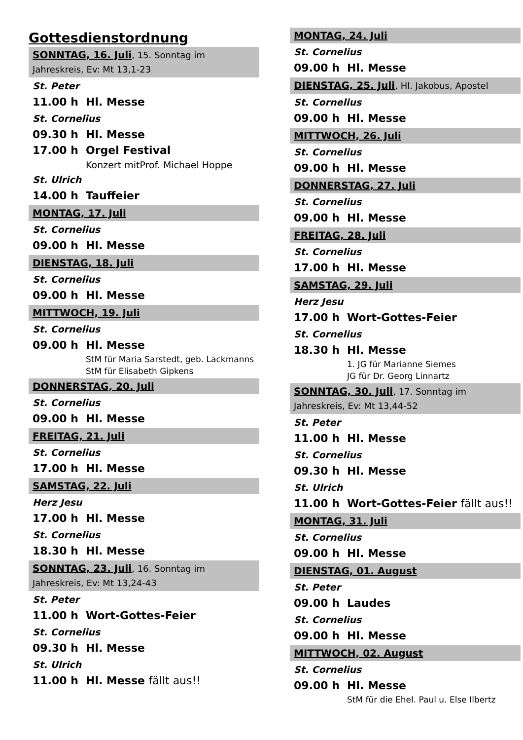Gottesdienstordnung
SONNTAG, 16. Juli, 15. Sonntag im Jahreskreis, Ev: Mt 13,1-23
St. Peter
11.00 h Hl. Messe
St. Cornelius
09.30 h Hl. Messe
17.00 h Orgel Festival
Konzert mitProf. Michael Hoppe
St. Ulrich
14.00 h Tauffeier
MONTAG, 17. Juli
St. Cornelius
09.00 h Hl. Messe
DIENSTAG, 18. Juli
St. Cornelius
09.00 h Hl. Messe
MITTWOCH, 19. Juli
St. Cornelius
09.00 h Hl. Messe
StM für Maria Sarstedt, geb. Lackmanns
StM für Elisabeth Gipkens
DONNERSTAG, 20. Juli
St. Cornelius
09.00 h Hl. Messe
FREITAG, 21. Juli
St. Cornelius
17.00 h Hl. Messe
SAMSTAG, 22. Juli
Herz Jesu
17.00 h Hl. Messe
St. Cornelius
18.30 h Hl. Messe
SONNTAG, 23. Juli, 16. Sonntag im Jahreskreis, Ev: Mt 13,24-43
St. Peter
11.00 h Wort-Gottes-Feier
St. Cornelius
09.30 h Hl. Messe
St. Ulrich
11.00 h Hl. Messe fällt aus!!
MONTAG, 24. Juli
St. Cornelius
09.00 h Hl. Messe
DIENSTAG, 25. Juli, Hl. Jakobus, Apostel
St. Cornelius
09.00 h Hl. Messe
MITTWOCH, 26. Juli
St. Cornelius
09.00 h Hl. Messe
DONNERSTAG, 27. Juli
St. Cornelius
09.00 h Hl. Messe
FREITAG, 28. Juli
St. Cornelius
17.00 h Hl. Messe
SAMSTAG, 29. Juli
Herz Jesu
17.00 h Wort-Gottes-Feier
St. Cornelius
18.30 h Hl. Messe
1. JG für Marianne Siemes
JG für Dr. Georg Linnartz
SONNTAG, 30. Juli, 17. Sonntag im Jahreskreis, Ev: Mt 13,44-52
St. Peter
11.00 h Hl. Messe
St. Cornelius
09.30 h Hl. Messe
St. Ulrich
11.00 h Wort-Gottes-Feier fällt aus!!
MONTAG, 31. Juli
St. Cornelius
09.00 h Hl. Messe
DIENSTAG, 01. August
St. Peter
09.00 h Laudes
St. Cornelius
09.00 h Hl. Messe
MITTWOCH, 02. August
St. Cornelius
09.00 h Hl. Messe
StM für die Ehel. Paul u. Else Ilbertz